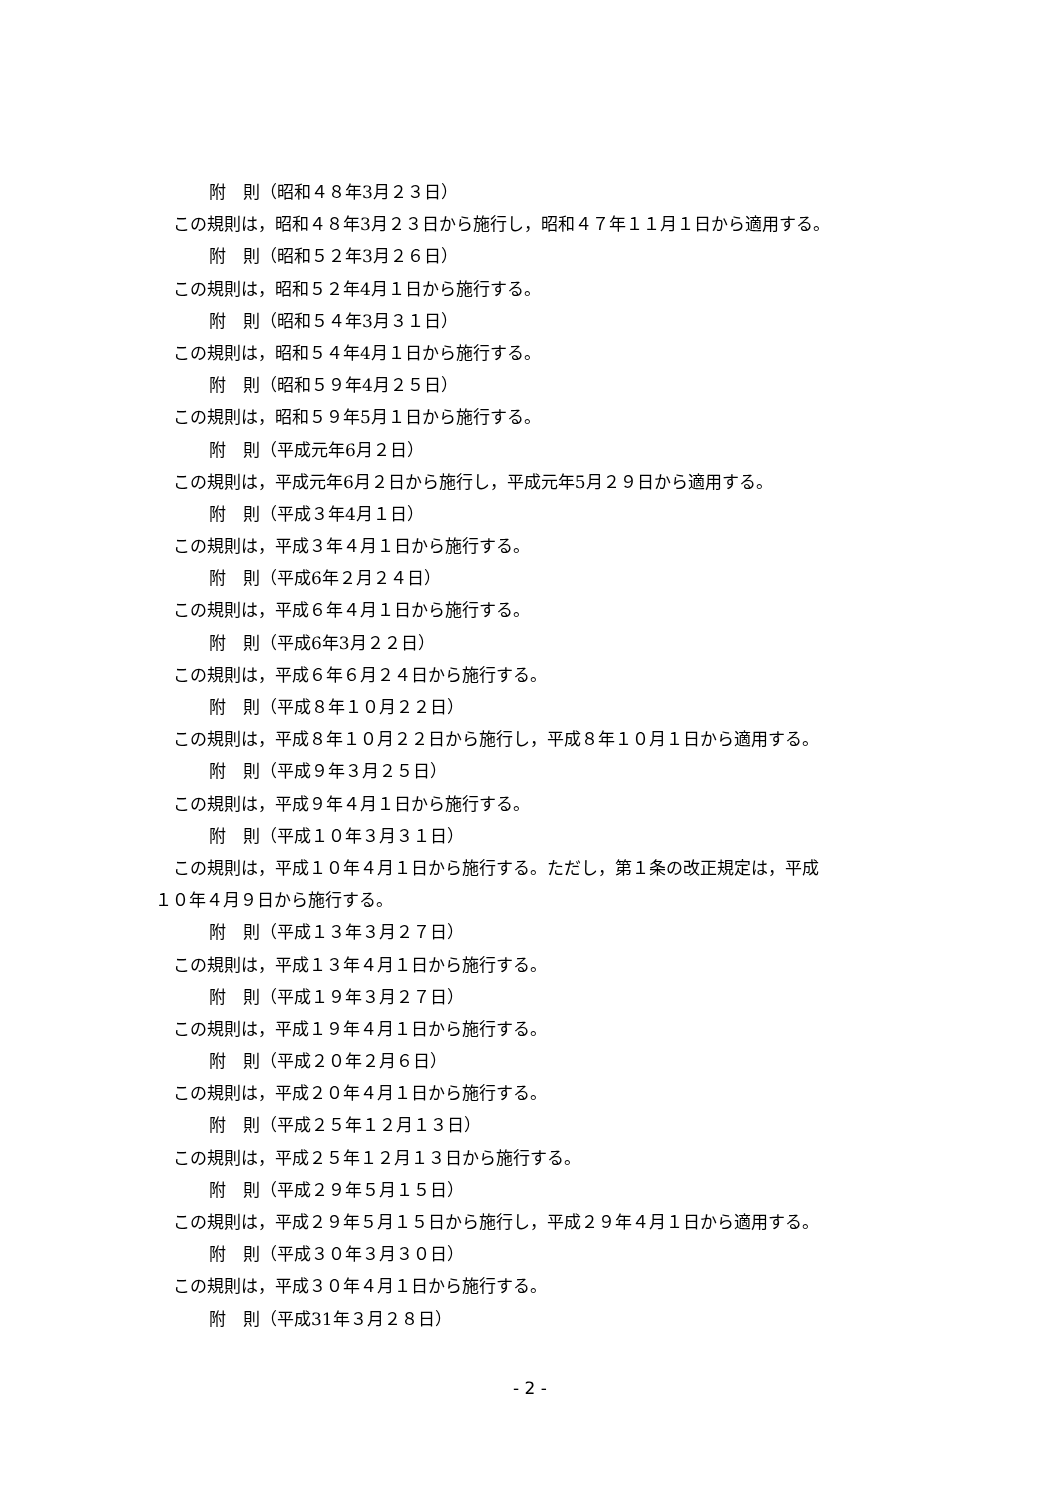附　則（昭和４８年3月２３日）
この規則は，昭和４８年3月２３日から施行し，昭和４７年１１月１日から適用する。
附　則（昭和５２年3月２６日）
この規則は，昭和５２年4月１日から施行する。
附　則（昭和５４年3月３１日）
この規則は，昭和５４年4月１日から施行する。
附　則（昭和５９年4月２５日）
この規則は，昭和５９年5月１日から施行する。
附　則（平成元年6月２日）
この規則は，平成元年6月２日から施行し，平成元年5月２９日から適用する。
附　則（平成３年4月１日）
この規則は，平成３年４月１日から施行する。
附　則（平成6年２月２４日）
この規則は，平成６年４月１日から施行する。
附　則（平成6年3月２２日）
この規則は，平成６年６月２４日から施行する。
附　則（平成８年１０月２２日）
この規則は，平成８年１０月２２日から施行し，平成８年１０月１日から適用する。
附　則（平成９年３月２５日）
この規則は，平成９年４月１日から施行する。
附　則（平成１０年３月３１日）
この規則は，平成１０年４月１日から施行する。ただし，第１条の改正規定は，平成
１０年４月９日から施行する。
附　則（平成１３年３月２７日）
この規則は，平成１３年４月１日から施行する。
附　則（平成１９年３月２７日）
この規則は，平成１９年４月１日から施行する。
附　則（平成２０年２月６日）
この規則は，平成２０年４月１日から施行する。
附　則（平成２５年１２月１３日）
この規則は，平成２５年１２月１３日から施行する。
附　則（平成２９年５月１５日）
この規則は，平成２９年５月１５日から施行し，平成２９年４月１日から適用する。
附　則（平成３０年３月３０日）
この規則は，平成３０年４月１日から施行する。
附　則（平成31年３月２８日）
- 2 -